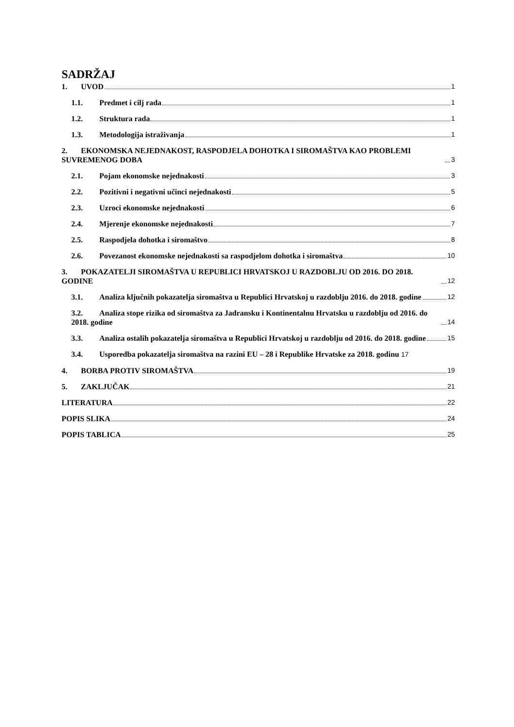SADRŽAJ
1. UVOD 1
1.1. Predmet i cilj rada 1
1.2. Struktura rada 1
1.3. Metodologija istraživanja 1
2. EKONOMSKA NEJEDNAKOST, RASPODJELA DOHOTKA I SIROMAŠTVA KAO PROBLEMI SUVREMENOG DOBA 3
2.1. Pojam ekonomske nejednakosti 3
2.2. Pozitivni i negativni učinci nejednakosti 5
2.3. Uzroci ekonomske nejednakosti 6
2.4. Mjerenje ekonomske nejednakosti 7
2.5. Raspodjela dohotka i siromaštvo 8
2.6. Povezanost ekonomske nejednakosti sa raspodjelom dohotka i siromaštva 10
3. POKAZATELJI SIROMAŠTVA U REPUBLICI HRVATSKOJ U RAZDOBLJU OD 2016. DO 2018. GODINE 12
3.1. Analiza ključnih pokazatelja siromaštva u Republici Hrvatskoj u razdoblju 2016. do 2018. godine 12
3.2. Analiza stope rizika od siromaštva za Jadransku i Kontinentalnu Hrvatsku u razdoblju od 2016. do 2018. godine 14
3.3. Analiza ostalih pokazatelja siromaštva u Republici Hrvatskoj u razdoblju od 2016. do 2018. godine 15
3.4. Usporedba pokazatelja siromaštva na razini EU – 28 i Republike Hrvatske za 2018. godinu 17
4. BORBA PROTIV SIROMAŠTVA 19
5. ZAKLJUČAK 21
LITERATURA 22
POPIS SLIKA 24
POPIS TABLICA 25